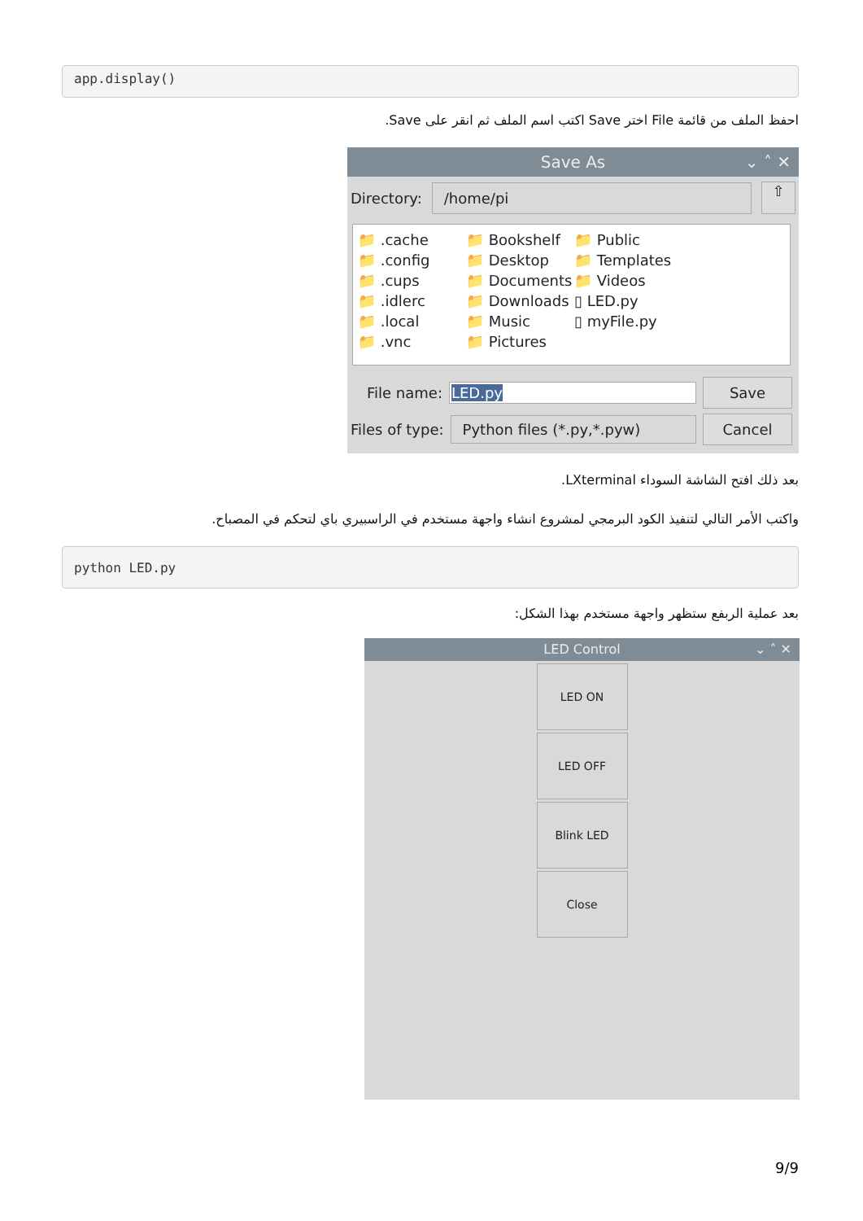app.display()
احفظ الملف من قائمة File اختر Save اكتب اسم الملف ثم انقر على Save.
Save As ⌄ ˄ ✕
Directory: /home/pi ⇧
📁 .cache
📁 .config
📁 .cups
📁 .idlerc
📁 .local
📁 .vnc
📁 Bookshelf
📁 Desktop
📁 Documents
📁 Downloads
📁 Music
📁 Pictures
📁 Public
📁 Templates
📁 Videos
▯ LED.py
▯ myFile.py
File name: LED.py Save
Files of type: Python files (*.py,*.pyw) Cancel
بعد ذلك افتح الشاشة السوداء LXterminal.
واكتب الأمر التالي لتنفيذ الكود البرمجي لمشروع انشاء واجهة مستخدم في الراسبيري باي لتحكم في المصباح.
python LED.py
بعد عملية الربفع ستظهر واجهة مستخدم بهذا الشكل:
LED Control ⌄ ˄ ✕
LED ON
LED OFF
Blink LED
Close
9/9